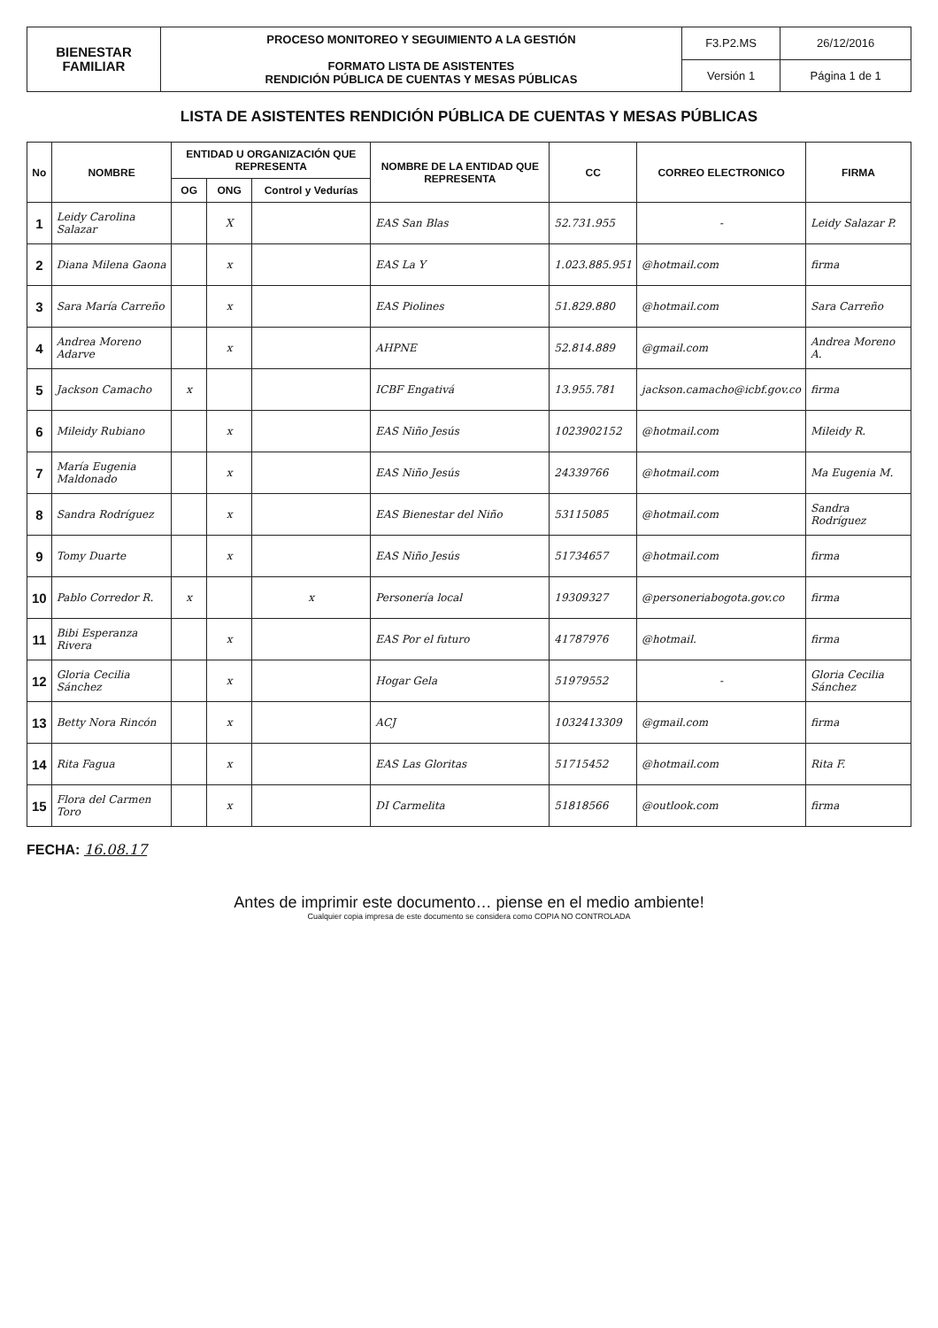| BIENESTAR FAMILIAR | PROCESO MONITOREO Y SEGUIMIENTO A LA GESTIÓN FORMATO LISTA DE ASISTENTES RENDICIÓN PÚBLICA DE CUENTAS Y MESAS PÚBLICAS | F3.P2.MS | 26/12/2016 |
| | | Versión 1 | Página 1 de 1 |
LISTA DE ASISTENTES RENDICIÓN PÚBLICA DE CUENTAS Y MESAS PÚBLICAS
| No | NOMBRE | ENTIDAD U ORGANIZACIÓN QUE REPRESENTA | | | NOMBRE DE LA ENTIDAD QUE REPRESENTA | CC | CORREO ELECTRONICO | FIRMA |
| --- | --- | --- | --- | --- | --- | --- | --- | --- |
| | | OG | ONG | Control y Vedurías | | | | |
| 1 | Leidy Carolina Salazar | | X | | EAS San Blas | 52.731.955 | - | Leidy Salazar P. |
| 2 | Diana Milena Gaona | | x | | EAS La Y | 1.023.885.951 | @hotmail.com | firma |
| 3 | Sara María Carreño | | x | | EAS Piolines | 51.829.880 | @hotmail.com | Sara Carreño |
| 4 | Andrea Moreno Adarve | | x | | AHPNE | 52.814.889 | @gmail.com | Andrea Moreno A. |
| 5 | Jackson Camacho | x | | | ICBF Engativá | 13.955.781 | jackson.camacho@icbf.gov.co | firma |
| 6 | Mileidy Rubiano | | x | | EAS Niño Jesús | 1023902152 | @hotmail.com | Mileidy R. |
| 7 | María Eugenia Maldonado | | x | | EAS Niño Jesús | 24339766 | @hotmail.com | Ma Eugenia M. |
| 8 | Sandra Rodríguez | | x | | EAS Bienestar del Niño | 53115085 | @hotmail.com | Sandra Rodríguez |
| 9 | Tomy Duarte | | x | | EAS Niño Jesús | 51734657 | @hotmail.com | firma |
| 10 | Pablo Corredor R. | x | | x | Personería local | 19309327 | @personeriabogota.gov.co | firma |
| 11 | Bibi Esperanza Rivera | | x | | EAS Por el futuro | 41787976 | @hotmail. | firma |
| 12 | Gloria Cecilia Sánchez | | x | | Hogar Gela | 51979552 | - | Gloria Cecilia Sánchez |
| 13 | Betty Nora Rincón | | x | | ACJ | 1032413309 | @gmail.com | firma |
| 14 | Rita Fagua | | x | | EAS Las Gloritas | 51715452 | @hotmail.com | Rita F. |
| 15 | Flora del Carmen Toro | | x | | DI Carmelita | 51818566 | @outlook.com | firma |
FECHA: 16.08.17
Antes de imprimir este documento… piense en el medio ambiente!
Cualquier copia impresa de este documento se considera como COPIA NO CONTROLADA